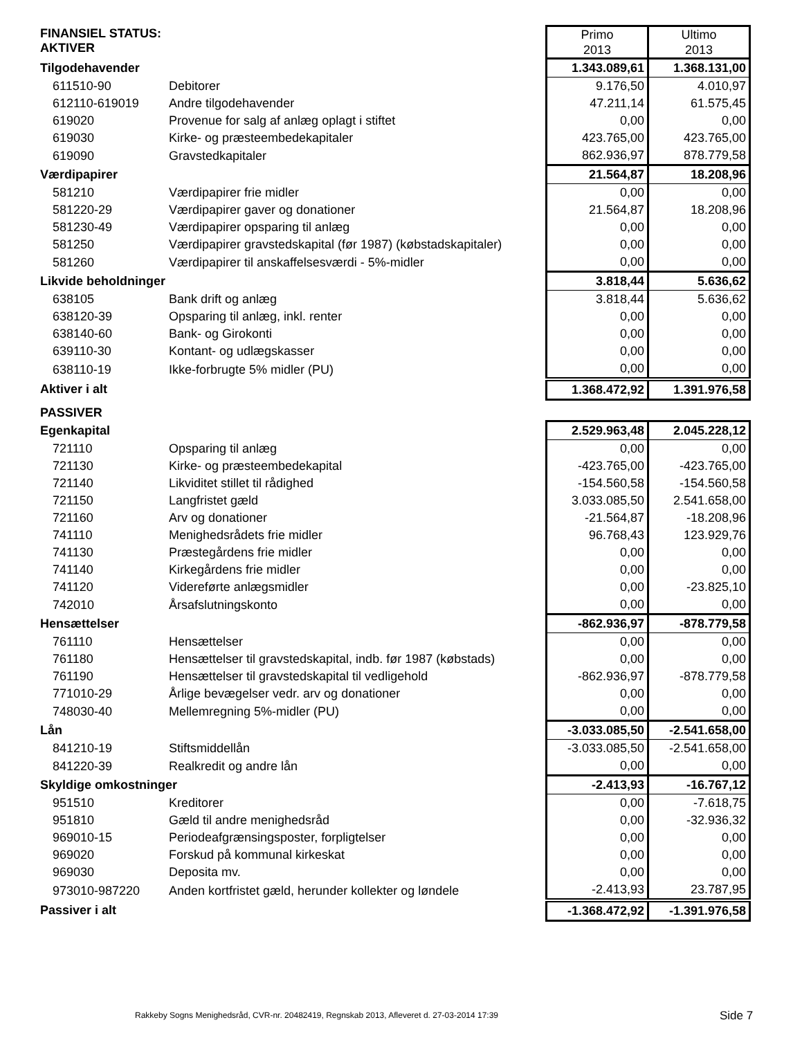| FINANSIEL STATUS: AKTIVER | | Primo 2013 | Ultimo 2013 |
| Tilgodehavender | | 1.343.089,61 | 1.368.131,00 |
| 611510-90 | Debitorer | 9.176,50 | 4.010,97 |
| 612110-619019 | Andre tilgodehavender | 47.211,14 | 61.575,45 |
| 619020 | Provenue for salg af anlæg oplagt i stiftet | 0,00 | 0,00 |
| 619030 | Kirke- og præsteembedekapitaler | 423.765,00 | 423.765,00 |
| 619090 | Gravstedkapitaler | 862.936,97 | 878.779,58 |
| Værdipapirer | | 21.564,87 | 18.208,96 |
| 581210 | Værdipapirer frie midler | 0,00 | 0,00 |
| 581220-29 | Værdipapirer gaver og donationer | 21.564,87 | 18.208,96 |
| 581230-49 | Værdipapirer opsparing til anlæg | 0,00 | 0,00 |
| 581250 | Værdipapirer gravstedskapital (før 1987) (købstadskapitaler) | 0,00 | 0,00 |
| 581260 | Værdipapirer til anskaffelsesværdi - 5%-midler | 0,00 | 0,00 |
| Likvide beholdninger | | 3.818,44 | 5.636,62 |
| 638105 | Bank drift og anlæg | 3.818,44 | 5.636,62 |
| 638120-39 | Opsparing til anlæg, inkl. renter | 0,00 | 0,00 |
| 638140-60 | Bank- og Girokonti | 0,00 | 0,00 |
| 639110-30 | Kontant- og udlægskasser | 0,00 | 0,00 |
| 638110-19 | Ikke-forbrugte 5% midler (PU) | 0,00 | 0,00 |
| Aktiver i alt | | 1.368.472,92 | 1.391.976,58 |
| PASSIVER | | | |
| Egenkapital | | 2.529.963,48 | 2.045.228,12 |
| 721110 | Opsparing til anlæg | 0,00 | 0,00 |
| 721130 | Kirke- og præsteembedekapital | -423.765,00 | -423.765,00 |
| 721140 | Likviditet stillet til rådighed | -154.560,58 | -154.560,58 |
| 721150 | Langfristet gæld | 3.033.085,50 | 2.541.658,00 |
| 721160 | Arv og donationer | -21.564,87 | -18.208,96 |
| 741110 | Menighedsrådets frie midler | 96.768,43 | 123.929,76 |
| 741130 | Præstegårdens frie midler | 0,00 | 0,00 |
| 741140 | Kirkegårdens frie midler | 0,00 | 0,00 |
| 741120 | Videreførte anlægsmidler | 0,00 | -23.825,10 |
| 742010 | Årsafslutningskonto | 0,00 | 0,00 |
| Hensættelser | | -862.936,97 | -878.779,58 |
| 761110 | Hensættelser | 0,00 | 0,00 |
| 761180 | Hensættelser til gravstedskapital, indb. før 1987 (købstads) | 0,00 | 0,00 |
| 761190 | Hensættelser til gravstedskapital til vedligehold | -862.936,97 | -878.779,58 |
| 771010-29 | Årlige bevægelser vedr. arv og donationer | 0,00 | 0,00 |
| 748030-40 | Mellemregning 5%-midler (PU) | 0,00 | 0,00 |
| Lån | | -3.033.085,50 | -2.541.658,00 |
| 841210-19 | Stiftsmiddellån | -3.033.085,50 | -2.541.658,00 |
| 841220-39 | Realkredit og andre lån | 0,00 | 0,00 |
| Skyldige omkostninger | | -2.413,93 | -16.767,12 |
| 951510 | Kreditorer | 0,00 | -7.618,75 |
| 951810 | Gæld til andre menighedsråd | 0,00 | -32.936,32 |
| 969010-15 | Periodeafgrænsingsposter, forpligtelser | 0,00 | 0,00 |
| 969020 | Forskud på kommunal kirkeskat | 0,00 | 0,00 |
| 969030 | Deposita mv. | 0,00 | 0,00 |
| 973010-987220 | Anden kortfristet gæld, herunder kollekter og løndele | -2.413,93 | 23.787,95 |
| Passiver i alt | | -1.368.472,92 | -1.391.976,58 |
Rakkeby Sogns Menighedsråd, CVR-nr. 20482419, Regnskab 2013, Afleveret d. 27-03-2014 17:39
Side 7